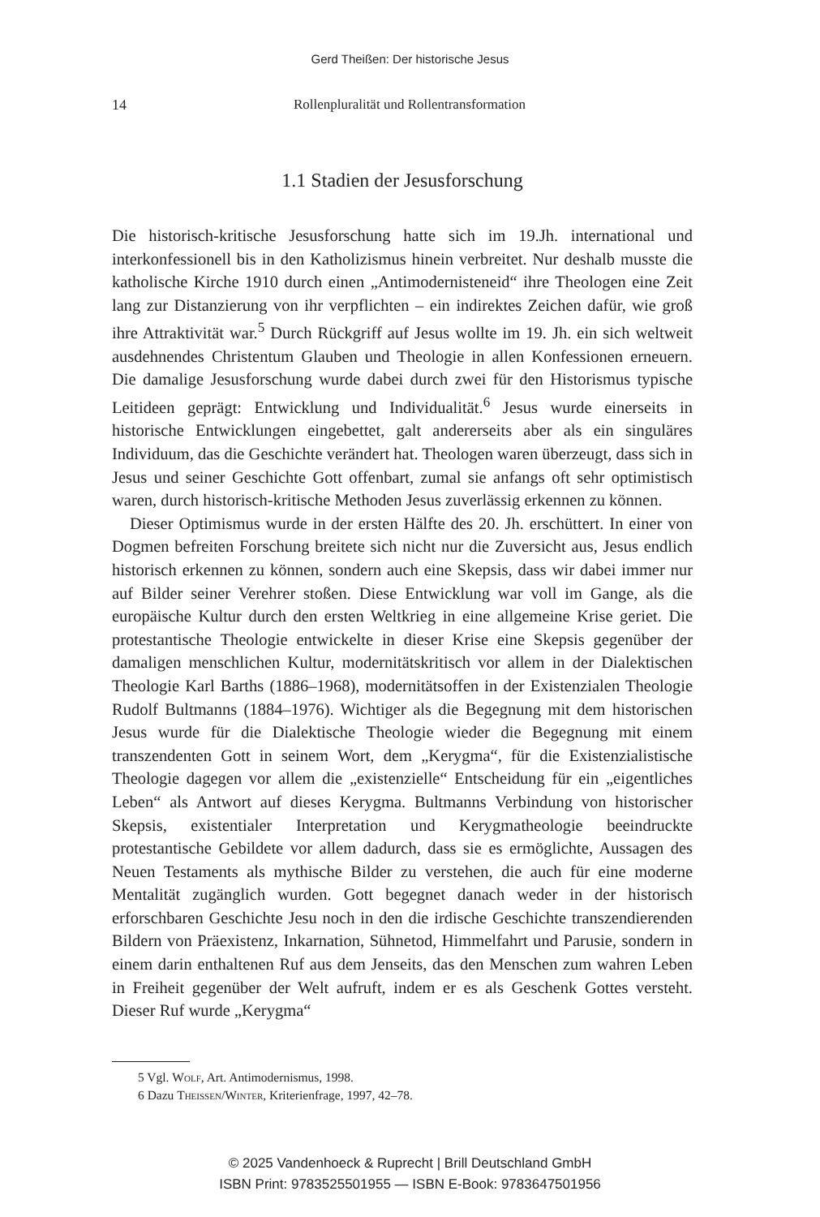Gerd Theißen: Der historische Jesus
14
Rollenpluralität und Rollentransformation
1.1 Stadien der Jesusforschung
Die historisch-kritische Jesusforschung hatte sich im 19.Jh. international und interkonfessionell bis in den Katholizismus hinein verbreitet. Nur deshalb musste die katholische Kirche 1910 durch einen „Antimodernisteneid“ ihre Theologen eine Zeit lang zur Distanzierung von ihr verpflichten – ein indirektes Zeichen dafür, wie groß ihre Attraktivität war.<sup>5</sup> Durch Rückgriff auf Jesus wollte im 19. Jh. ein sich weltweit ausdehnendes Christentum Glauben und Theologie in allen Konfessionen erneuern. Die damalige Jesusforschung wurde dabei durch zwei für den Historismus typische Leitideen geprägt: Entwicklung und Individualität.<sup>6</sup> Jesus wurde einerseits in historische Entwicklungen eingebettet, galt andererseits aber als ein singuläres Individuum, das die Geschichte verändert hat. Theologen waren überzeugt, dass sich in Jesus und seiner Geschichte Gott offenbart, zumal sie anfangs oft sehr optimistisch waren, durch historisch-kritische Methoden Jesus zuverlässig erkennen zu können.
Dieser Optimismus wurde in der ersten Hälfte des 20. Jh. erschüttert. In einer von Dogmen befreiten Forschung breitete sich nicht nur die Zuversicht aus, Jesus endlich historisch erkennen zu können, sondern auch eine Skepsis, dass wir dabei immer nur auf Bilder seiner Verehrer stoßen. Diese Entwicklung war voll im Gange, als die europäische Kultur durch den ersten Weltkrieg in eine allgemeine Krise geriet. Die protestantische Theologie entwickelte in dieser Krise eine Skepsis gegenüber der damaligen menschlichen Kultur, modernitätskritisch vor allem in der Dialektischen Theologie Karl Barths (1886–1968), modernitätsoffen in der Existenzialen Theologie Rudolf Bultmanns (1884–1976). Wichtiger als die Begegnung mit dem historischen Jesus wurde für die Dialektische Theologie wieder die Begegnung mit einem transzendenten Gott in seinem Wort, dem „Kerygma“, für die Existenzialistische Theologie dagegen vor allem die „existenzielle“ Entscheidung für ein „eigentliches Leben“ als Antwort auf dieses Kerygma. Bultmanns Verbindung von historischer Skepsis, existentialer Interpretation und Kerygmatheologie beeindruckte protestantische Gebildete vor allem dadurch, dass sie es ermöglichte, Aussagen des Neuen Testaments als mythische Bilder zu verstehen, die auch für eine moderne Mentalität zugänglich wurden. Gott begegnet danach weder in der historisch erforschbaren Geschichte Jesu noch in den die irdische Geschichte transzendierenden Bildern von Präexistenz, Inkarnation, Sühnetod, Himmelfahrt und Parusie, sondern in einem darin enthaltenen Ruf aus dem Jenseits, das den Menschen zum wahren Leben in Freiheit gegenüber der Welt aufruft, indem er es als Geschenk Gottes versteht. Dieser Ruf wurde „Kerygma“
5 Vgl. Wolf, Art. Antimodernismus, 1998.
6 Dazu Theissen/Winter, Kriterienfrage, 1997, 42–78.
© 2025 Vandenhoeck & Ruprecht | Brill Deutschland GmbH
ISBN Print: 9783525501955 — ISBN E-Book: 9783647501956